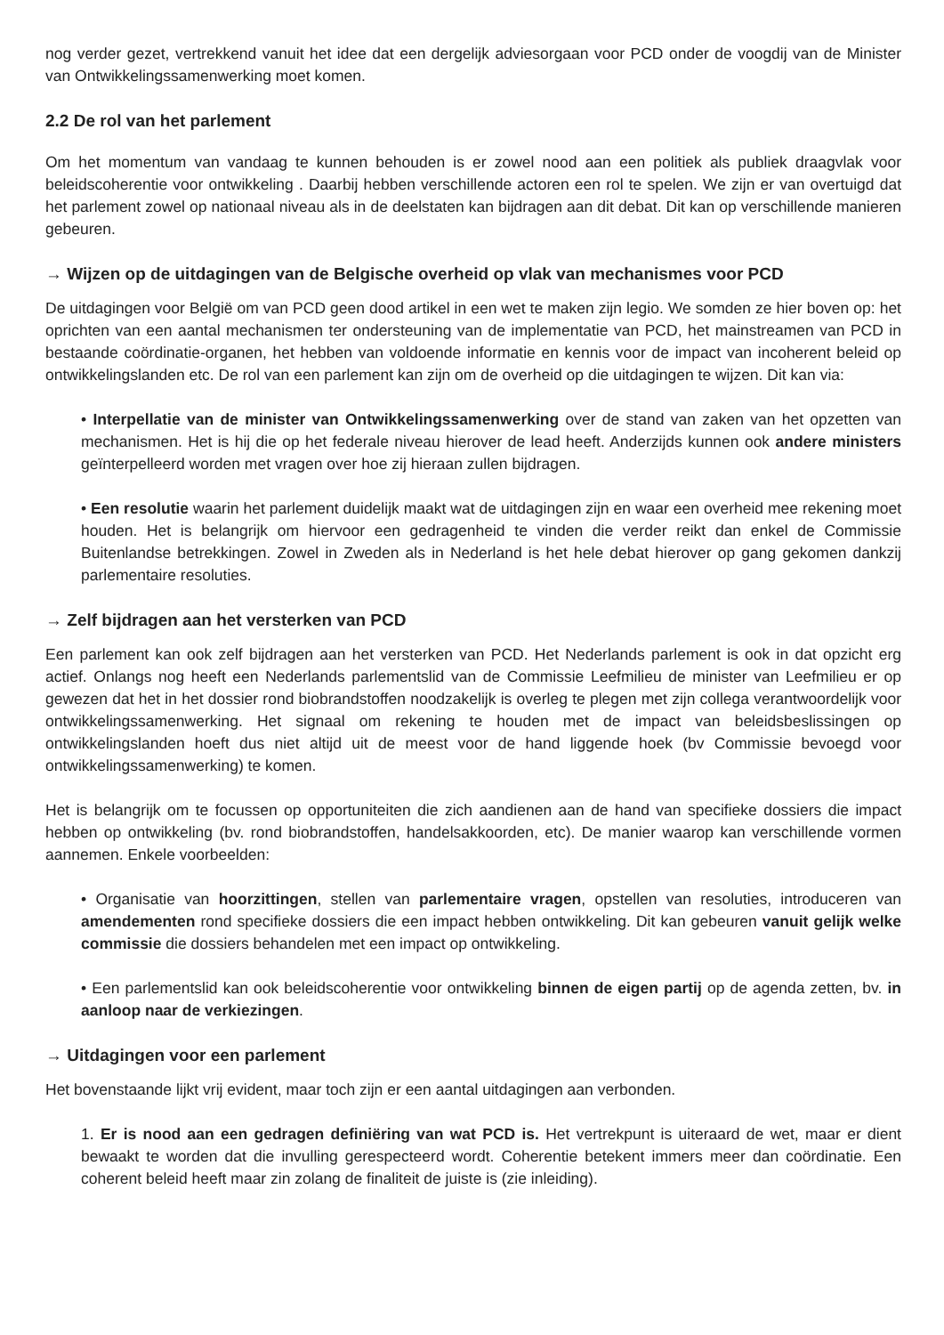nog verder gezet, vertrekkend vanuit het idee dat een dergelijk adviesorgaan voor PCD onder de voogdij van de Minister van Ontwikkelingssamenwerking moet komen.
2.2 De rol van het parlement
Om het momentum van vandaag te kunnen behouden is er zowel nood aan een politiek als publiek draagvlak voor beleidscoherentie voor ontwikkeling . Daarbij hebben verschillende actoren een rol te spelen. We zijn er van overtuigd dat het parlement zowel op nationaal niveau als in de deelstaten kan bijdragen aan dit debat. Dit kan op verschillende manieren gebeuren.
→ Wijzen op de uitdagingen van de Belgische overheid op vlak van mechanismes voor PCD
De uitdagingen voor België om van PCD geen dood artikel in een wet te maken zijn legio. We somden ze hier boven op: het oprichten van een aantal mechanismen ter ondersteuning van de implementatie van PCD, het mainstreamen van PCD in bestaande coördinatie-organen, het hebben van voldoende informatie en kennis voor de impact van incoherent beleid op ontwikkelingslanden etc. De rol van een parlement kan zijn om de overheid op die uitdagingen te wijzen. Dit kan via:
• Interpellatie van de minister van Ontwikkelingssamenwerking over de stand van zaken van het opzetten van mechanismen. Het is hij die op het federale niveau hierover de lead heeft. Anderzijds kunnen ook andere ministers geïnterpelleerd worden met vragen over hoe zij hieraan zullen bijdragen.
• Een resolutie waarin het parlement duidelijk maakt wat de uitdagingen zijn en waar een overheid mee rekening moet houden. Het is belangrijk om hiervoor een gedragenheid te vinden die verder reikt dan enkel de Commissie Buitenlandse betrekkingen. Zowel in Zweden als in Nederland is het hele debat hierover op gang gekomen dankzij parlementaire resoluties.
→ Zelf bijdragen aan het versterken van PCD
Een parlement kan ook zelf bijdragen aan het versterken van PCD. Het Nederlands parlement is ook in dat opzicht erg actief. Onlangs nog heeft een Nederlands parlementslid van de Commissie Leefmilieu de minister van Leefmilieu er op gewezen dat het in het dossier rond biobrandstoffen noodzakelijk is overleg te plegen met zijn collega verantwoordelijk voor ontwikkelingssamenwerking. Het signaal om rekening te houden met de impact van beleidsbeslissingen op ontwikkelingslanden hoeft dus niet altijd uit de meest voor de hand liggende hoek (bv Commissie bevoegd voor ontwikkelingssamenwerking) te komen.
Het is belangrijk om te focussen op opportuniteiten die zich aandienen aan de hand van specifieke dossiers die impact hebben op ontwikkeling (bv. rond biobrandstoffen, handelsakkoorden, etc). De manier waarop kan verschillende vormen aannemen. Enkele voorbeelden:
• Organisatie van hoorzittingen, stellen van parlementaire vragen, opstellen van resoluties, introduceren van amendementen rond specifieke dossiers die een impact hebben ontwikkeling. Dit kan gebeuren vanuit gelijk welke commissie die dossiers behandelen met een impact op ontwikkeling.
• Een parlementslid kan ook beleidscoherentie voor ontwikkeling binnen de eigen partij op de agenda zetten, bv. in aanloop naar de verkiezingen.
→ Uitdagingen voor een parlement
Het bovenstaande lijkt vrij evident, maar toch zijn er een aantal uitdagingen aan verbonden.
1. Er is nood aan een gedragen definiëring van wat PCD is. Het vertrekpunt is uiteraard de wet, maar er dient bewaakt te worden dat die invulling gerespecteerd wordt. Coherentie betekent immers meer dan coördinatie. Een coherent beleid heeft maar zin zolang de finaliteit de juiste is (zie inleiding).